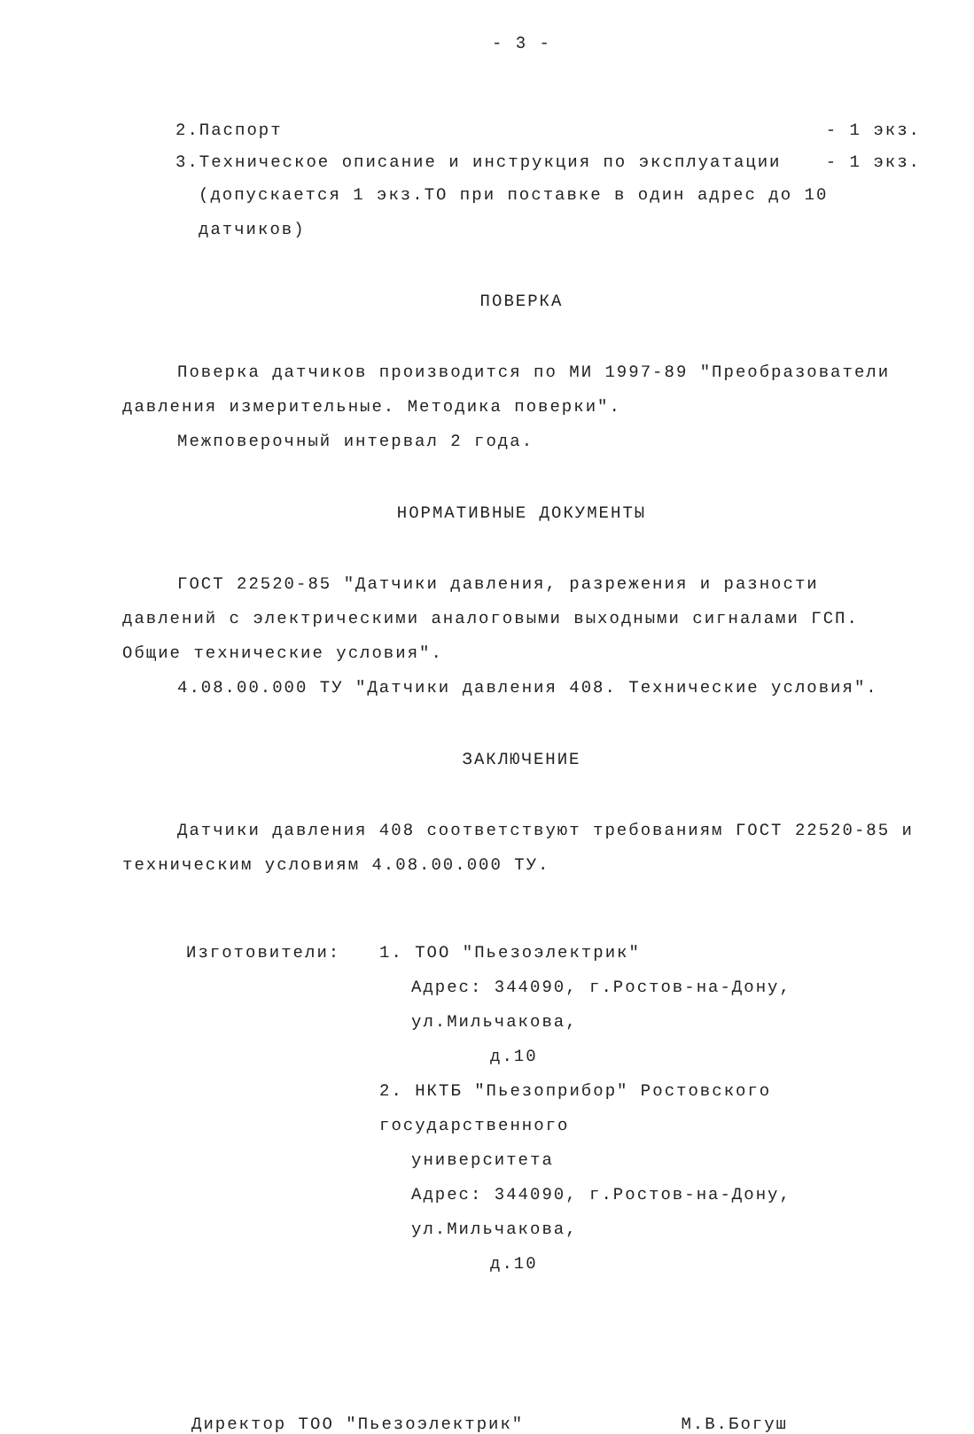- 3 -
2.Паспорт - 1 экз.
3.Техническое описание и инструкция по эксплуатации - 1 экз.
(допускается 1 экз.ТО при поставке в один адрес до 10 датчиков)
ПОВЕРКА
Поверка датчиков производится по МИ 1997-89 "Преобразователи давления измерительные. Методика поверки".
Межповерочный интервал 2 года.
НОРМАТИВНЫЕ ДОКУМЕНТЫ
ГОСТ 22520-85 "Датчики давления, разрежения и разности давлений с электрическими аналоговыми выходными сигналами ГСП. Общие технические условия".
4.08.00.000 ТУ "Датчики давления 408. Технические условия".
ЗАКЛЮЧЕНИЕ
Датчики давления 408 соответствуют требованиям ГОСТ 22520-85 и техническим условиям 4.08.00.000 ТУ.
Изготовители:
1. ТОО "Пьезоэлектрик"
Адрес: 344090, г.Ростов-на-Дону, ул.Мильчакова,
д.10
2. НКТБ "Пьезоприбор" Ростовского государственного
университета
Адрес: 344090, г.Ростов-на-Дону, ул.Мильчакова,
д.10
Директор ТОО "Пьезоэлектрик" М.В.Богуш